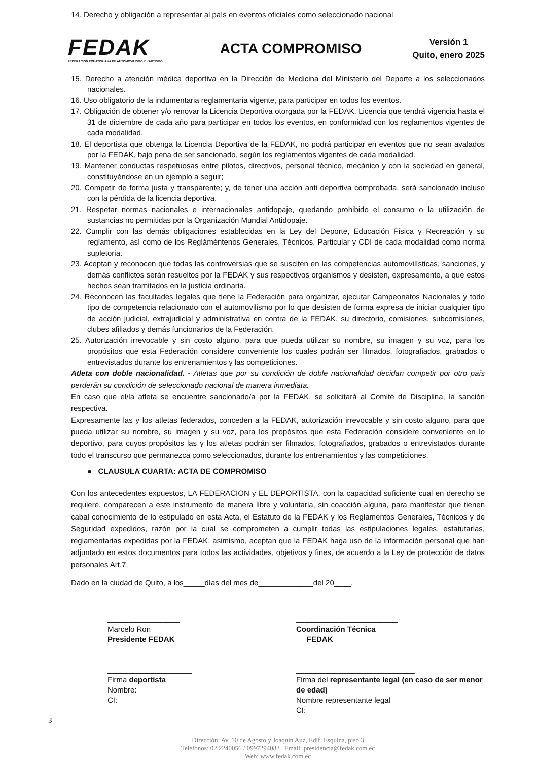14. Derecho y obligación a representar al país en eventos oficiales como seleccionado nacional
FEDAK
FEDERACIÓN ECUATORIANA DE AUTOMOVILISMO Y KARTISMO
ACTA COMPROMISO
Versión 1
Quito, enero 2025
15. Derecho a atención médica deportiva en la Dirección de Medicina del Ministerio del Deporte a los seleccionados nacionales.
16. Uso obligatorio de la indumentaria reglamentaria vigente, para participar en todos los eventos.
17. Obligación de obtener y/o renovar la Licencia Deportiva otorgada por la FEDAK, Licencia que tendrá vigencia hasta el 31 de diciembre de cada año para participar en todos los eventos, en conformidad con los reglamentos vigentes de cada modalidad.
18. El deportista que obtenga la Licencia Deportiva de la FEDAK, no podrá participar en eventos que no sean avalados por la FEDAK, bajo pena de ser sancionado, según los reglamentos vigentes de cada modalidad.
19. Mantener conductas respetuosas entre pilotos, directivos, personal técnico, mecánico y con la sociedad en general, constituyéndose en un ejemplo a seguir;
20. Competir de forma justa y transparente; y, de tener una acción anti deportiva comprobada, será sancionado incluso con la pérdida de la licencia deportiva.
21. Respetar normas nacionales e internacionales antidopaje, quedando prohibido el consumo o la utilización de sustancias no permitidas por la Organización Mundial Antidopaje.
22. Cumplir con las demás obligaciones establecidas en la Ley del Deporte, Educación Física y Recreación y su reglamento, así como de los Regláméntenos Generales, Técnicos, Particular y CDI de cada modalidad como norma supletoria.
23. Aceptan y reconocen que todas las controversias que se susciten en las competencias automovilísticas, sanciones, y demás conflictos serán resueltos por la FEDAK y sus respectivos organismos y desisten, expresamente, a que estos hechos sean tramitados en la justicia ordinaria.
24. Reconocen las facultades legales que tiene la Federación para organizar, ejecutar Campeonatos Nacionales y todo tipo de competencia relacionado con el automovilismo por lo que desisten de forma expresa de iniciar cualquier tipo de acción judicial, extrajudicial y administrativa en contra de la FEDAK, su directorio, comisiones, subcomisiones, clubes afiliados y demás funcionarios de la Federación.
25. Autorización irrevocable y sin costo alguno, para que pueda utilizar su nombre, su imagen y su voz, para los propósitos que esta Federación considere conveniente los cuales podrán ser filmados, fotografiados, grabados o entrevistados durante los entrenamientos y las competiciones.
Atleta con doble nacionalidad. - Atletas que por su condición de doble nacionalidad decidan competir por otro país perderán su condición de seleccionado nacional de manera inmediata.
En caso que el/la atleta se encuentre sancionado/a por la FEDAK, se solicitará al Comité de Disciplina, la sanción respectiva.
Expresamente las y los atletas federados, conceden a la FEDAK, autorización irrevocable y sin costo alguno, para que pueda utilizar su nombre, su imagen y su voz, para los propósitos que esta Federación considere conveniente en lo deportivo, para cuyos propósitos las y los atletas podrán ser filmados, fotografiados, grabados o entrevistados durante todo el transcurso que permanezca como seleccionados, durante los entrenamientos y las competiciones.
● CLAUSULA CUARTA: ACTA DE COMPROMISO
Con los antecedentes expuestos, LA FEDERACION y EL DEPORTISTA, con la capacidad suficiente cual en derecho se requiere, comparecen a este instrumento de manera libre y voluntaria, sin coacción alguna, para manifestar que tienen cabal conocimiento de lo estipulado en esta Acta, el Estatuto de la FEDAK y los Reglamentos Generales, Técnicos y de Seguridad expedidos, razón por la cual se comprometen a cumplir todas las estipulaciones legales, estatutarias, reglamentarias expedidas por la FEDAK, asimismo, aceptan que la FEDAK haga uso de la información personal que han adjuntado en estos documentos para todos las actividades, objetivos y fines, de acuerdo a la Ley de protección de datos personales Art.7.
Dado en la ciudad de Quito, a los_____días del mes de_____________del 20____.
_________________
Marcelo Ron
Presidente FEDAK
________________________
Coordinación Técnica
FEDAK
____________________
Firma deportista
Nombre:
CI:
____________________________
Firma del representante legal (en caso de ser menor de edad)
Nombre representante legal
CI:
3
Dirección: Av. 10 de Agosto y Joaquín Auz, Edif. Esquina, piso 3
Teléfonos: 02 2240056 / 0997294083 | Email: presidencia@fedak.com.ec
Web: www.fedak.com.ec